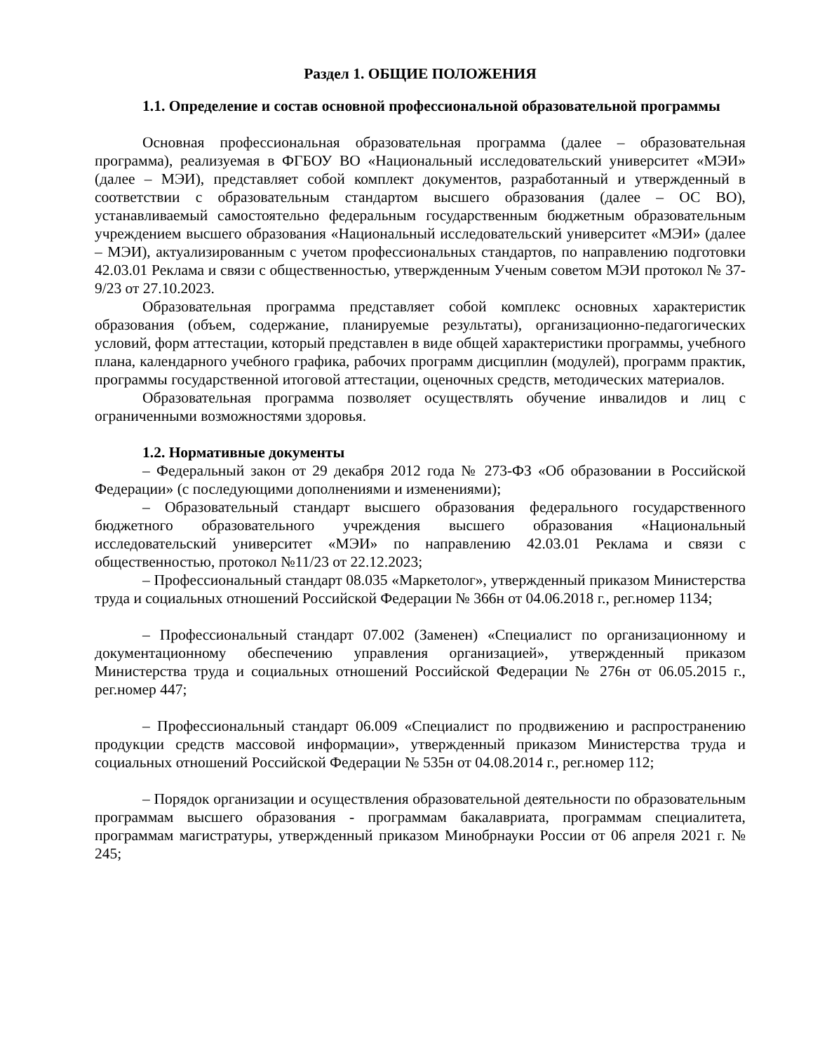Раздел 1. ОБЩИЕ ПОЛОЖЕНИЯ
1.1. Определение и состав основной профессиональной образовательной программы
Основная профессиональная образовательная программа (далее – образовательная программа), реализуемая в ФГБОУ ВО «Национальный исследовательский университет «МЭИ» (далее – МЭИ), представляет собой комплект документов, разработанный и утвержденный в соответствии с образовательным стандартом высшего образования (далее – ОС ВО), устанавливаемый самостоятельно федеральным государственным бюджетным образовательным учреждением высшего образования «Национальный исследовательский университет «МЭИ» (далее – МЭИ), актуализированным с учетом профессиональных стандартов, по направлению подготовки 42.03.01 Реклама и связи с общественностью, утвержденным Ученым советом МЭИ протокол № 37-9/23 от 27.10.2023.
Образовательная программа представляет собой комплекс основных характеристик образования (объем, содержание, планируемые результаты), организационно-педагогических условий, форм аттестации, который представлен в виде общей характеристики программы, учебного плана, календарного учебного графика, рабочих программ дисциплин (модулей), программ практик, программы государственной итоговой аттестации, оценочных средств, методических материалов.
Образовательная программа позволяет осуществлять обучение инвалидов и лиц с ограниченными возможностями здоровья.
1.2. Нормативные документы
– Федеральный закон от 29 декабря 2012 года № 273-ФЗ «Об образовании в Российской Федерации» (с последующими дополнениями и изменениями);
– Образовательный стандарт высшего образования федерального государственного бюджетного образовательного учреждения высшего образования «Национальный исследовательский университет «МЭИ» по направлению 42.03.01 Реклама и связи с общественностью, протокол №11/23 от 22.12.2023;
– Профессиональный стандарт 08.035 «Маркетолог», утвержденный приказом Министерства труда и социальных отношений Российской Федерации № 366н от 04.06.2018 г., рег.номер 1134;
– Профессиональный стандарт 07.002 (Заменен) «Специалист по организационному и документационному обеспечению управления организацией», утвержденный приказом Министерства труда и социальных отношений Российской Федерации № 276н от 06.05.2015 г., рег.номер 447;
– Профессиональный стандарт 06.009 «Специалист по продвижению и распространению продукции средств массовой информации», утвержденный приказом Министерства труда и социальных отношений Российской Федерации № 535н от 04.08.2014 г., рег.номер 112;
– Порядок организации и осуществления образовательной деятельности по образовательным программам высшего образования - программам бакалавриата, программам специалитета, программам магистратуры, утвержденный приказом Минобрнауки России от 06 апреля 2021 г. № 245;